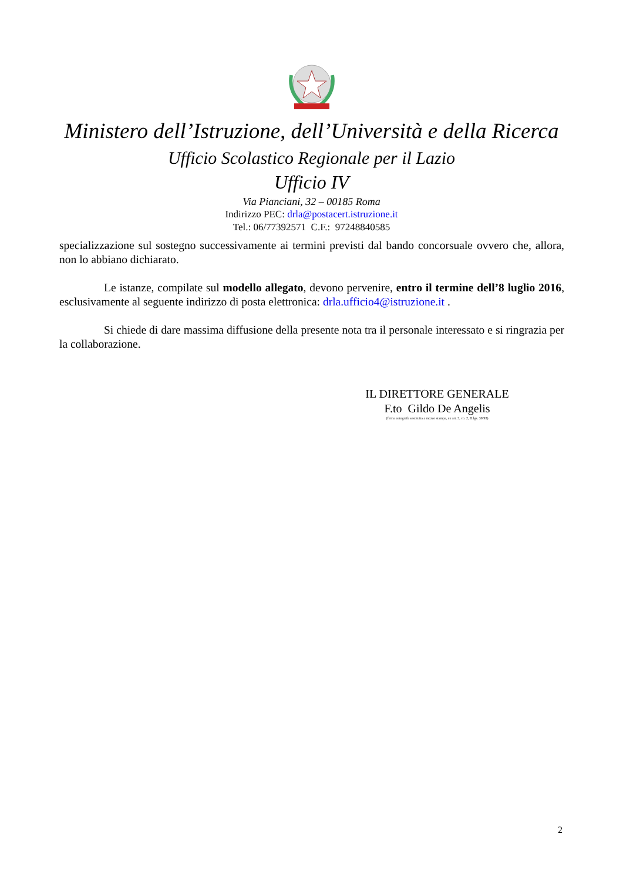Ministero dell’Istruzione, dell’Università e della Ricerca
Ufficio Scolastico Regionale per il Lazio
Ufficio IV
Via Pianciani, 32 – 00185 Roma
Indirizzo PEC: drla@postacert.istruzione.it
Tel.: 06/77392571 C.F.: 97248840585
specializzazione sul sostegno successivamente ai termini previsti dal bando concorsuale ovvero che, allora, non lo abbiano dichiarato.
Le istanze, compilate sul modello allegato, devono pervenire, entro il termine dell’8 luglio 2016, esclusivamente al seguente indirizzo di posta elettronica: drla.ufficio4@istruzione.it .
Si chiede di dare massima diffusione della presente nota tra il personale interessato e si ringrazia per la collaborazione.
IL DIRETTORE GENERALE
F.to Gildo De Angelis
(firma autografa sostituita a mezzo stampa, ex art. 3, co. 2, D.lgs. 39/93)
2